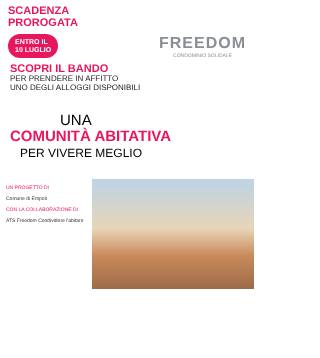SCADENZA
PROROGATA
ENTRO IL
10 LUGLIO
FREEDOM
CONDOMINIO SOLIDALE
SCOPRI IL BANDO
PER PRENDERE IN AFFITTO
UNO DEGLI ALLOGGI DISPONIBILI
UNA
COMUNITÀ ABITATIVA
PER VIVERE MEGLIO
UN PROGETTO DI
Comune di Empoli
CON LA COLLABORAZIONE DI
ATS Freedom Condividere l'abitare